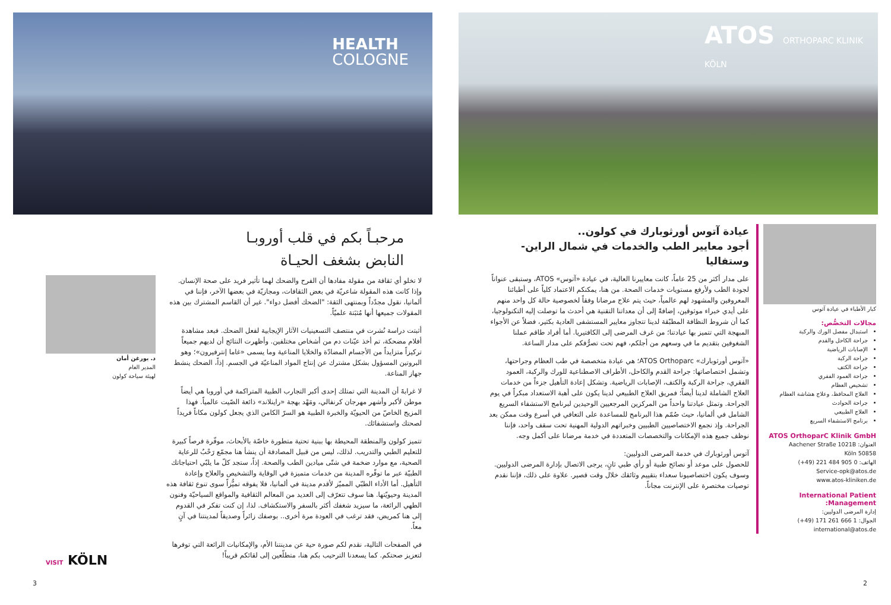HEALTH
COLOGNE
مرحبـاً بكم في قلب أوروبـا
النابض بشغف الحيـاة
لا تخلو أي ثقافة من مقولة مفادها أن الفرح والضحك لهما تأثير فريد على صحة الإنسان. وإذا كانت هذه المقولة شاعريّة في بعض الثقافات، ومجازيّة في بعضها الآخر، فإننا في ألمانيا، نقول مجدّداً وبمنتهى الثقة: "الضحك أفضل دواء". غير أن القاسم المشترك بين هذه المقولات جميعها أنها مُثبَتة علميّاً.
أثبتت دراسة نُشرت في منتصف التسعينيات الآثار الإيجابية لفعل الضحك. فبعد مشاهدة أفلام مضحكة، تم أخذ عيّنات دم من أشخاص مختلفين. وأظهرت النتائج أن لديهم جميعاً تركيزاً متزايداً من الأجسام المضادّة والخلايا المناعية وما يسمى «غاما إنترفيرون»؛ وهو البروتين المسؤول بشكل مشترك عن إنتاج المواد المناعيّة في الجسم. إذاً، الضحك ينشط جهاز المناعة.
لا غرابةَ أن المدينة التي تمتلك إحدى أكبر التجارب الطبية المتراكمة في أوروبا هي أيضاً موطن لأكبر وأشهر مهرجان كرنفالي، ومَهْد بهجة «راينلاند» ذائعة الصّيت عالمياً. فهذا المزيج الخاصّ من الحيويّة والخبرة الطبية هو السرّ الكامن الذي يجعل كولون مكاناً فريداً لصحتك واستشفائك.
تتميز كولون والمنطقة المحيطة بها ببنية تحتية متطورة خاصّة بالأبحاث، موفّرة فرصاً كبيرة للتعليم الطبي والتدريب. لذلك، ليس من قبيل المصادفة أن ينشأ هنا مجمّع رَحْبٌ للرعاية الصحية، مع موارد ضخمة في شتّى ميادين الطب والصحة. إذاً، ستجد كلّ ما يلبّي احتياجاتك الطبيّة عبر ما توفّره المدينة من خدمات متميزة في الوقاية والتشخيص والعلاج وإعادة التأهيل. أما الأداء الطبّي المميّز لأقدم مدينة في ألمانيا، فلا يفوقه تميُّزاً سوى تنوع ثقافة هذه المدينة وحيويّتها. هنا سوف تتعرّف إلى العديد من المعالم الثقافية والمواقع السياحيّة وفنون الطهي الرائعة، ما سيزيد شغفك أكثر بالسفر والاستكشاف. لذا، إن كنت تفكر في القدوم إلى هنا كمريض، فقد ترغب في العودة مرة أخرى.. بوصفك زائراً وصديقاً لمدينتنا في آنٍ معاً.
في الصفحات التالية، نقدم لكم صورة حية عن مدينتنا الأم، والإمكانيات الرائعة التي توفرها لتعزيز صحتكم. كما يسعدنا الترحيب بكم هنا، متطلّعين إلى لقائكم قريباً!
د. يورغن أمان
المدير العام
لهيئة سياحة كولون
VISIT KÖLN
3
ATOS ORTHOPARC KLINIK
KÖLN
كبار الأطباء في عيادة آتوس
مجالات التخصُّص:
استبدال مفصل الورك والركبة
جراحة الكاحل والقدم
الإصابات الرياضية
جراحة الركبة
جراحة الكتف
جراحة العمود الفقري
تشخيص العظام
العلاج المحافظ، وعلاج هشاشة العظام
جراحة الحوادث
العلاج الطبيعي
برنامج الاستشفاء السريع
ATOS OrthoparC Klinik GmbH
العنوان: Aachener Straße 1021B
50858 Köln
الهاتف: 0 905 484 221 (49+)
Service-opk@atos.de
www.atos-kliniken.de
International Patient Management:
إدارة المرضى الدوليين:
الجوال: 1 666 261 171 (49+)
international@atos.de
عيادة آتوس أورثوبارك في كولون..
أجود معايير الطب والخدمات في شمال الراين- وستفاليا
على مدار أكثر من 25 عاماً، كانت معاييرنا العالية، في عيادة «آتوس» ATOS، وستبقى عنواناً لجودة الطب ولأرفع مستويات خدمات الصحة. من هنا، يمكنكم الاعتماد كلياً على أطبائنا المعروفين والمشهود لهم عالمياً، حيث يتم علاج مرضانا وفقاً لخصوصية حالة كل واحد منهم على أيدي خبراء موثوقين، إضافةً إلى أن معداتنا التقنية هي أحدث ما توصلت إليه التكنولوجيا، كما أن شروط النظافة المطبّقة لدينا تتجاوز معايير المستشفى العادية بكثير، فضلاً عن الأجواء المبهجة التي تتميز بها عيادتنا؛ من غرف المرضى إلى الكافتيريا. أما أفراد طاقم عملنا الشغوفين بتقديم ما في وسعهم من أجلكم، فهم تحت تصرُّفكم على مدار الساعة.
«آتوس أورثوبارك» ATOS Orthoparc؛ هي عيادة متخصصة في طب العظام وجراحتها، وتشمل اختصاصاتها: جراحة القدم والكاحل، الأطراف الاصطناعية للورك والركبة، العمود الفقري، جراحة الركبة والكتف، الإصابات الرياضية. وتشكل إعادة التأهيل جزءاً من خدمات العلاج الشاملة لدينا أيضاً؛ فمريق العلاج الطبيعي لدينا يكون على أهبة الاستعداد مبكراً في يوم الجراحة. وتمثل عيادتنا واحداً من المركزين المرجعيين الوحيدين لبرنامج الاستشفاء السريع الشامل في ألمانيا، حيث صُمّم هذا البرنامج للمساعدة على التعافي في أسرع وقت ممكن بعد الجراحة. وإذ نجمع الاختصاصيين الطبيين وخبراتهم الدولية المهنية تحت سقف واحد، فإننا نوظف جميع هذه الإمكانات والتخصصات المتعددة في خدمة مرضانا على أكمل وجه.
آتوس أورثوبارك في خدمة المرضى الدوليين:
للحصول على موعد أو نصائح طبية أو رأي طبي ثانٍ، يرجى الاتصال بإدارة المرضى الدوليين. وسوف يكون اختصاصيونا سعداء بتقييم وثائقك خلال وقت قصير. علاوة على ذلك، فإننا نقدم توصيات مختصرة على الإنترنت مجاناً.
2